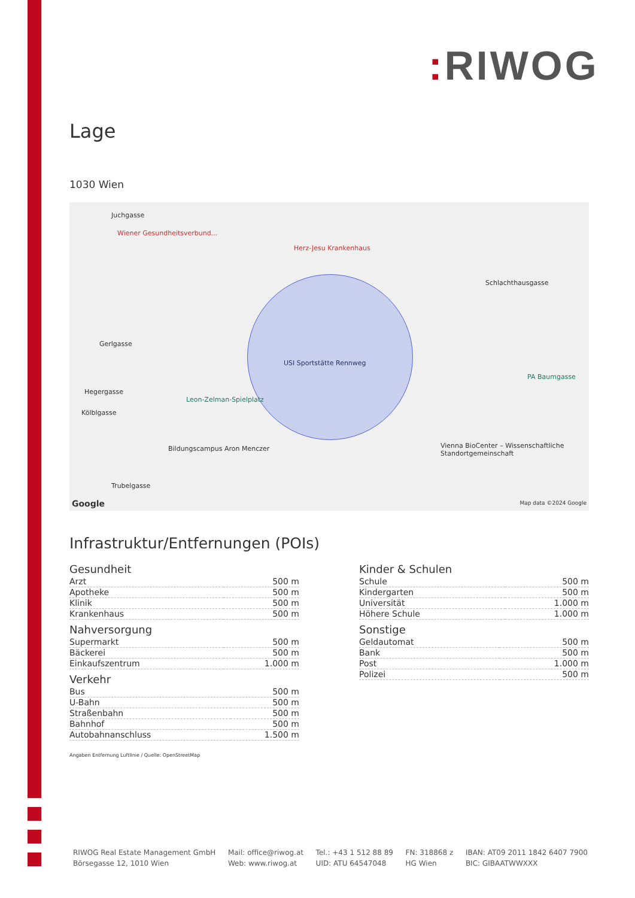: RIWOG
Lage
1030 Wien
Juchgasse
Wiener Gesundheitsverbund...
Herz-Jesu Krankenhaus
Schlachthausgasse
Gerlgasse
Hegergasse
Kölblgasse
USI Sportstätte Rennweg
Leon-Zelman-Spielplatz
PA Baumgasse
Bildungscampus Aron Menczer Vienna BioCenter – Wissenschaftliche Standortgemeinschaft
Trubelgasse
Google Map data ©2024 Google
Infrastruktur/Entfernungen (POIs)
Gesundheit
| Arzt | 500 m |
| Apotheke | 500 m |
| Klinik | 500 m |
| Krankenhaus | 500 m |
Nahversorgung
| Supermarkt | 500 m |
| Bäckerei | 500 m |
| Einkaufszentrum | 1.000 m |
Verkehr
| Bus | 500 m |
| U-Bahn | 500 m |
| Straßenbahn | 500 m |
| Bahnhof | 500 m |
| Autobahnanschluss | 1.500 m |
Kinder & Schulen
| Schule | 500 m |
| Kindergarten | 500 m |
| Universität | 1.000 m |
| Höhere Schule | 1.000 m |
Sonstige
| Geldautomat | 500 m |
| Bank | 500 m |
| Post | 1.000 m |
| Polizei | 500 m |
Angaben Entfernung Luftlinie / Quelle: OpenStreetMap
RIWOG Real Estate Management GmbH
Börsegasse 12, 1010 Wien
Mail: office@riwog.at
Web: www.riwog.at
Tel.: +43 1 512 88 89
UID: ATU 64547048
FN: 318868 z
HG Wien
IBAN: AT09 2011 1842 6407 7900
BIC: GIBAATWWXXX